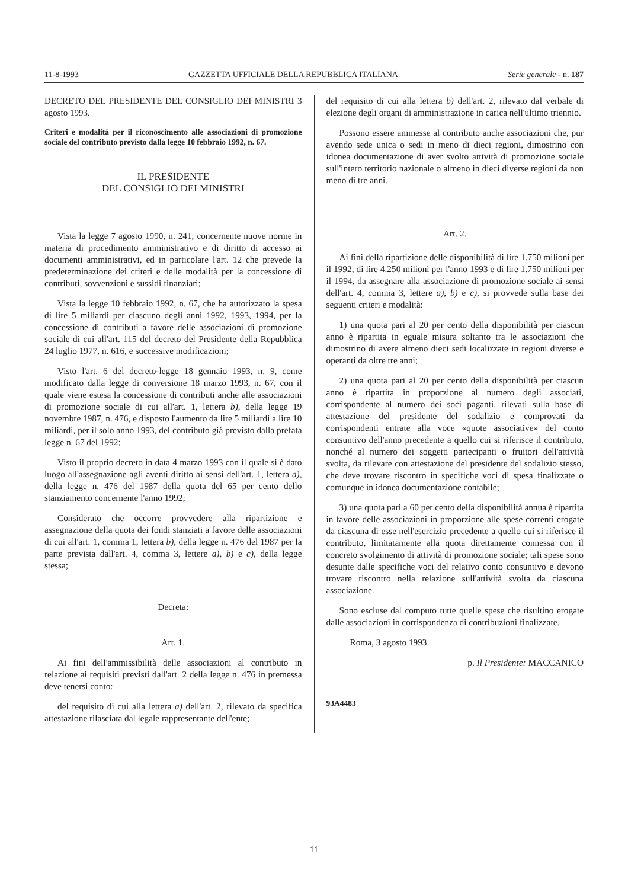11-8-1993 GAZZETTA UFFICIALE DELLA REPUBBLICA ITALIANA Serie generale - n. 187
DECRETO DEL PRESIDENTE DEL CONSIGLIO DEI MINISTRI 3 agosto 1993.
Criteri e modalità per il riconoscimento alle associazioni di promozione sociale del contributo previsto dalla legge 10 febbraio 1992, n. 67.
IL PRESIDENTE
DEL CONSIGLIO DEI MINISTRI
Vista la legge 7 agosto 1990, n. 241, concernente nuove norme in materia di procedimento amministrativo e di diritto di accesso ai documenti amministrativi, ed in particolare l'art. 12 che prevede la predeterminazione dei criteri e delle modalità per la concessione di contributi, sovvenzioni e sussidi finanziari;
Vista la legge 10 febbraio 1992, n. 67, che ha autorizzato la spesa di lire 5 miliardi per ciascuno degli anni 1992, 1993, 1994, per la concessione di contributi a favore delle associazioni di promozione sociale di cui all'art. 115 del decreto del Presidente della Repubblica 24 luglio 1977, n. 616, e successive modificazioni;
Visto l'art. 6 del decreto-legge 18 gennaio 1993, n. 9, come modificato dalla legge di conversione 18 marzo 1993, n. 67, con il quale viene estesa la concessione di contributi anche alle associazioni di promozione sociale di cui all'art. 1, lettera b), della legge 19 novembre 1987, n. 476, e disposto l'aumento da lire 5 miliardi a lire 10 miliardi, per il solo anno 1993, del contributo già previsto dalla prefata legge n. 67 del 1992;
Visto il proprio decreto in data 4 marzo 1993 con il quale si è dato luogo all'assegnazione agli aventi diritto ai sensi dell'art. 1, lettera a), della legge n. 476 del 1987 della quota del 65 per cento dello stanziamento concernente l'anno 1992;
Considerato che occorre provvedere alla ripartizione e assegnazione della quota dei fondi stanziati a favore delle associazioni di cui all'art. 1, comma 1, lettera b), della legge n. 476 del 1987 per la parte prevista dall'art. 4, comma 3, lettere a), b) e c), della legge stessa;
Decreta:
Art. 1.
Ai fini dell'ammissibilità delle associazioni al contributo in relazione ai requisiti previsti dall'art. 2 della legge n. 476 in premessa deve tenersi conto:
del requisito di cui alla lettera a) dell'art. 2, rilevato da specifica attestazione rilasciata dal legale rappresentante dell'ente;
del requisito di cui alla lettera b) dell'art. 2, rilevato dal verbale di elezione degli organi di amministrazione in carica nell'ultimo triennio.
Possono essere ammesse al contributo anche associazioni che, pur avendo sede unica o sedi in meno di dieci regioni, dimostrino con idonea documentazione di aver svolto attività di promozione sociale sull'intero territorio nazionale o almeno in dieci diverse regioni da non meno di tre anni.
Art. 2.
Ai fini della ripartizione delle disponibilità di lire 1.750 milioni per il 1992, di lire 4.250 milioni per l'anno 1993 e di lire 1.750 milioni per il 1994, da assegnare alla associazione di promozione sociale ai sensi dell'art. 4, comma 3, lettere a), b) e c), si provvede sulla base dei seguenti criteri e modalità:
1) una quota pari al 20 per cento della disponibilità per ciascun anno è ripartita in eguale misura soltanto tra le associazioni che dimostrino di avere almeno dieci sedi localizzate in regioni diverse e operanti da oltre tre anni;
2) una quota pari al 20 per cento della disponibilità per ciascun anno è ripartita in proporzione al numero degli associati, corrispondente al numero dei soci paganti, rilevati sulla base di attestazione del presidente del sodalizio e comprovati da corrispondenti entrate alla voce «quote associative» del conto consuntivo dell'anno precedente a quello cui si riferisce il contributo, nonché al numero dei soggetti partecipanti o fruitori dell'attività svolta, da rilevare con attestazione del presidente del sodalizio stesso, che deve trovare riscontro in specifiche voci di spesa finalizzate o comunque in idonea documentazione contabile;
3) una quota pari a 60 per cento della disponibilità annua è ripartita in favore delle associazioni in proporzione alle spese correnti erogate da ciascuna di esse nell'esercizio precedente a quello cui si riferisce il contributo, limitatamente alla quota direttamente connessa con il concreto svolgimento di attività di promozione sociale; tali spese sono desunte dalle specifiche voci del relativo conto consuntivo e devono trovare riscontro nella relazione sull'attività svolta da ciascuna associazione.
Sono escluse dal computo tutte quelle spese che risultino erogate dalle associazioni in corrispondenza di contribuzioni finalizzate.
Roma, 3 agosto 1993
p. Il Presidente: MACCANICO
93A4483
— 11 —